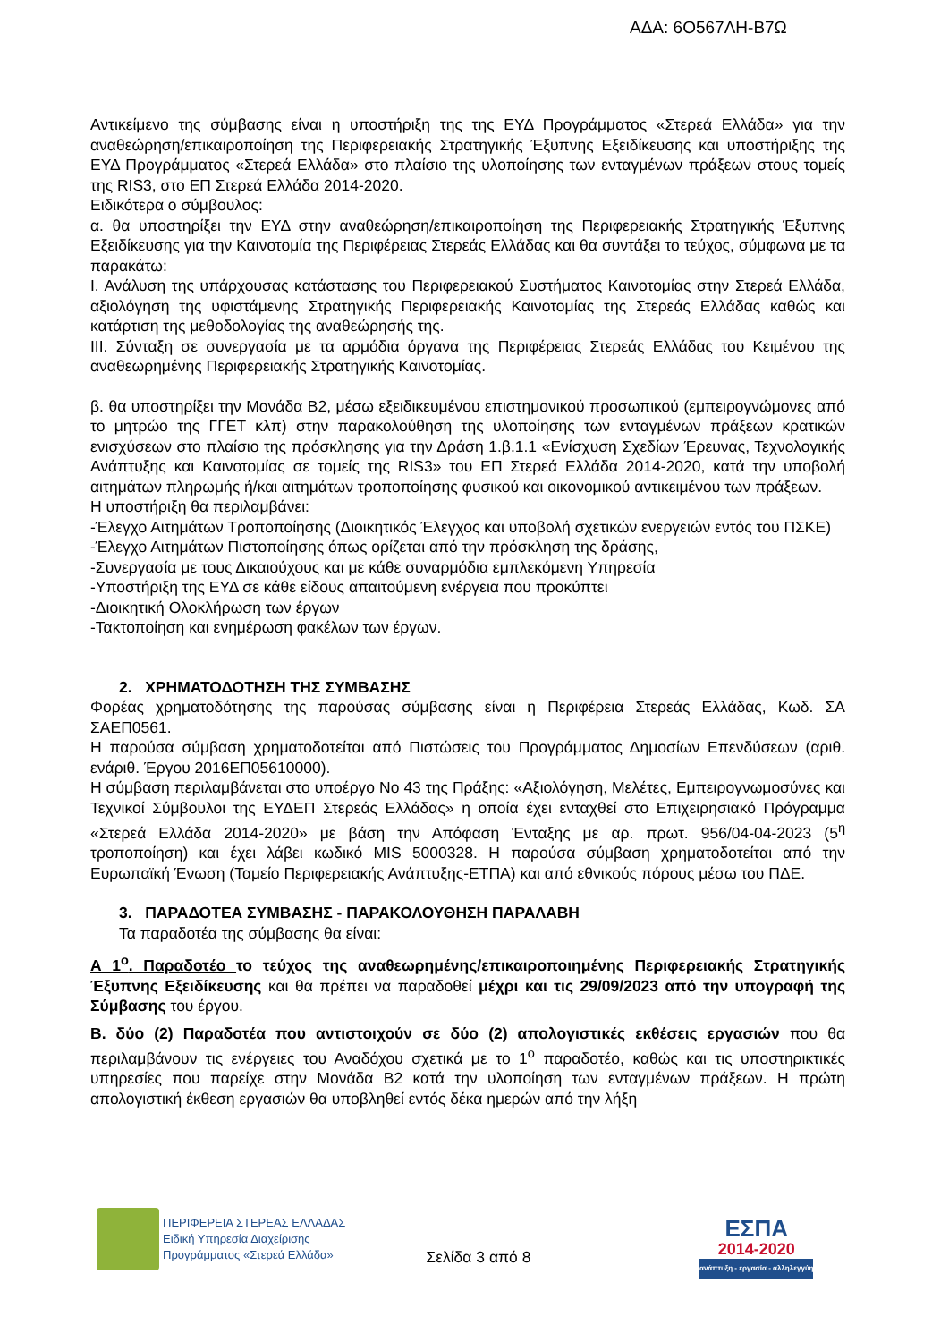ΑΔΑ: 6Ο567ΛΗ-Β7Ω
Αντικείμενο της σύμβασης είναι η υποστήριξη της της ΕΥΔ Προγράμματος «Στερεά Ελλάδα» για την αναθεώρηση/επικαιροποίηση της Περιφερειακής Στρατηγικής Έξυπνης Εξειδίκευσης και υποστήριξης της ΕΥΔ Προγράμματος «Στερεά Ελλάδα» στο πλαίσιο της υλοποίησης των ενταγμένων πράξεων στους τομείς της RIS3, στο ΕΠ Στερεά Ελλάδα 2014-2020.
Ειδικότερα ο σύμβουλος:
α. θα υποστηρίξει την ΕΥΔ στην αναθεώρηση/επικαιροποίηση της Περιφερειακής Στρατηγικής Έξυπνης Εξειδίκευσης για την Καινοτομία της Περιφέρειας Στερεάς Ελλάδας και θα συντάξει το τεύχος, σύμφωνα με τα παρακάτω:
Ι. Ανάλυση της υπάρχουσας κατάστασης του Περιφερειακού Συστήματος Καινοτομίας στην Στερεά Ελλάδα, αξιολόγηση της υφιστάμενης Στρατηγικής Περιφερειακής Καινοτομίας της Στερεάς Ελλάδας καθώς και κατάρτιση της μεθοδολογίας της αναθεώρησής της.
ΙΙΙ. Σύνταξη σε συνεργασία με τα αρμόδια όργανα της Περιφέρειας Στερεάς Ελλάδας του Κειμένου της αναθεωρημένης Περιφερειακής Στρατηγικής Καινοτομίας.
β. θα υποστηρίξει την Μονάδα Β2, μέσω εξειδικευμένου επιστημονικού προσωπικού (εμπειρογνώμονες από το μητρώο της ΓΓΕΤ κλπ) στην παρακολούθηση της υλοποίησης των ενταγμένων πράξεων κρατικών ενισχύσεων στο πλαίσιο της πρόσκλησης για την Δράση 1.β.1.1 «Ενίσχυση Σχεδίων Έρευνας, Τεχνολογικής Ανάπτυξης και Καινοτομίας σε τομείς της RIS3» του ΕΠ Στερεά Ελλάδα 2014-2020, κατά την υποβολή αιτημάτων πληρωμής ή/και αιτημάτων τροποποίησης φυσικού και οικονομικού αντικειμένου των πράξεων.
Η υποστήριξη θα περιλαμβάνει:
-Έλεγχο Αιτημάτων Τροποποίησης (Διοικητικός Έλεγχος και υποβολή σχετικών ενεργειών εντός του ΠΣΚΕ)
-Έλεγχο Αιτημάτων Πιστοποίησης όπως ορίζεται από την πρόσκληση της δράσης,
-Συνεργασία με τους Δικαιούχους και με κάθε συναρμόδια εμπλεκόμενη Υπηρεσία
-Υποστήριξη της ΕΥΔ σε κάθε είδους απαιτούμενη ενέργεια που προκύπτει
-Διοικητική Ολοκλήρωση των έργων
-Τακτοποίηση και ενημέρωση φακέλων των έργων.
2. ΧΡΗΜΑΤΟΔΟΤΗΣΗ ΤΗΣ ΣΥΜΒΑΣΗΣ
Φορέας χρηματοδότησης της παρούσας σύμβασης είναι η Περιφέρεια Στερεάς Ελλάδας, Κωδ. ΣΑ ΣΑΕΠ0561.
Η παρούσα σύμβαση χρηματοδοτείται από Πιστώσεις του Προγράμματος Δημοσίων Επενδύσεων (αριθ. ενάριθ. Έργου 2016ΕΠ05610000).
Η σύμβαση περιλαμβάνεται στο υποέργο Νο 43 της Πράξης: «Αξιολόγηση, Μελέτες, Εμπειρογνωμοσύνες και Τεχνικοί Σύμβουλοι της ΕΥΔΕΠ Στερεάς Ελλάδας» η οποία έχει ενταχθεί στο Επιχειρησιακό Πρόγραμμα «Στερεά Ελλάδα 2014-2020» με βάση την Απόφαση Ένταξης με αρ. πρωτ. 956/04-04-2023 (5<sup>η</sup> τροποποίηση) και έχει λάβει κωδικό MIS 5000328. Η παρούσα σύμβαση χρηματοδοτείται από την Ευρωπαϊκή Ένωση (Ταμείο Περιφερειακής Ανάπτυξης-ΕΤΠΑ) και από εθνικούς πόρους μέσω του ΠΔΕ.
3. ΠΑΡΑΔΟΤΕΑ ΣΥΜΒΑΣΗΣ - ΠΑΡΑΚΟΛΟΥΘΗΣΗ ΠΑΡΑΛΑΒΗ
Τα παραδοτέα της σύμβασης θα είναι:
Α 1<sup>ο</sup>. Παραδοτέο το τεύχος της αναθεωρημένης/επικαιροποιημένης Περιφερειακής Στρατηγικής Έξυπνης Εξειδίκευσης και θα πρέπει να παραδοθεί μέχρι και τις 29/09/2023 από την υπογραφή της Σύμβασης του έργου.
Β. δύο (2) Παραδοτέα που αντιστοιχούν σε δύο (2) απολογιστικές εκθέσεις εργασιών που θα περιλαμβάνουν τις ενέργειες του Αναδόχου σχετικά με το 1<sup>ο</sup> παραδοτέο, καθώς και τις υποστηρικτικές υπηρεσίες που παρείχε στην Μονάδα Β2 κατά την υλοποίηση των ενταγμένων πράξεων. Η πρώτη απολογιστική έκθεση εργασιών θα υποβληθεί εντός δέκα ημερών από την λήξη
ΠΕΡΙΦΕΡΕΙΑ ΣΤΕΡΕΑΣ ΕΛΛΑΔΑΣ
Ειδική Υπηρεσία Διαχείρισης
Προγράμματος «Στερεά Ελλάδα»
Σελίδα 3 από 8
ΕΣΠΑ
2014-2020
ανάπτυξη - εργασία - αλληλεγγύη